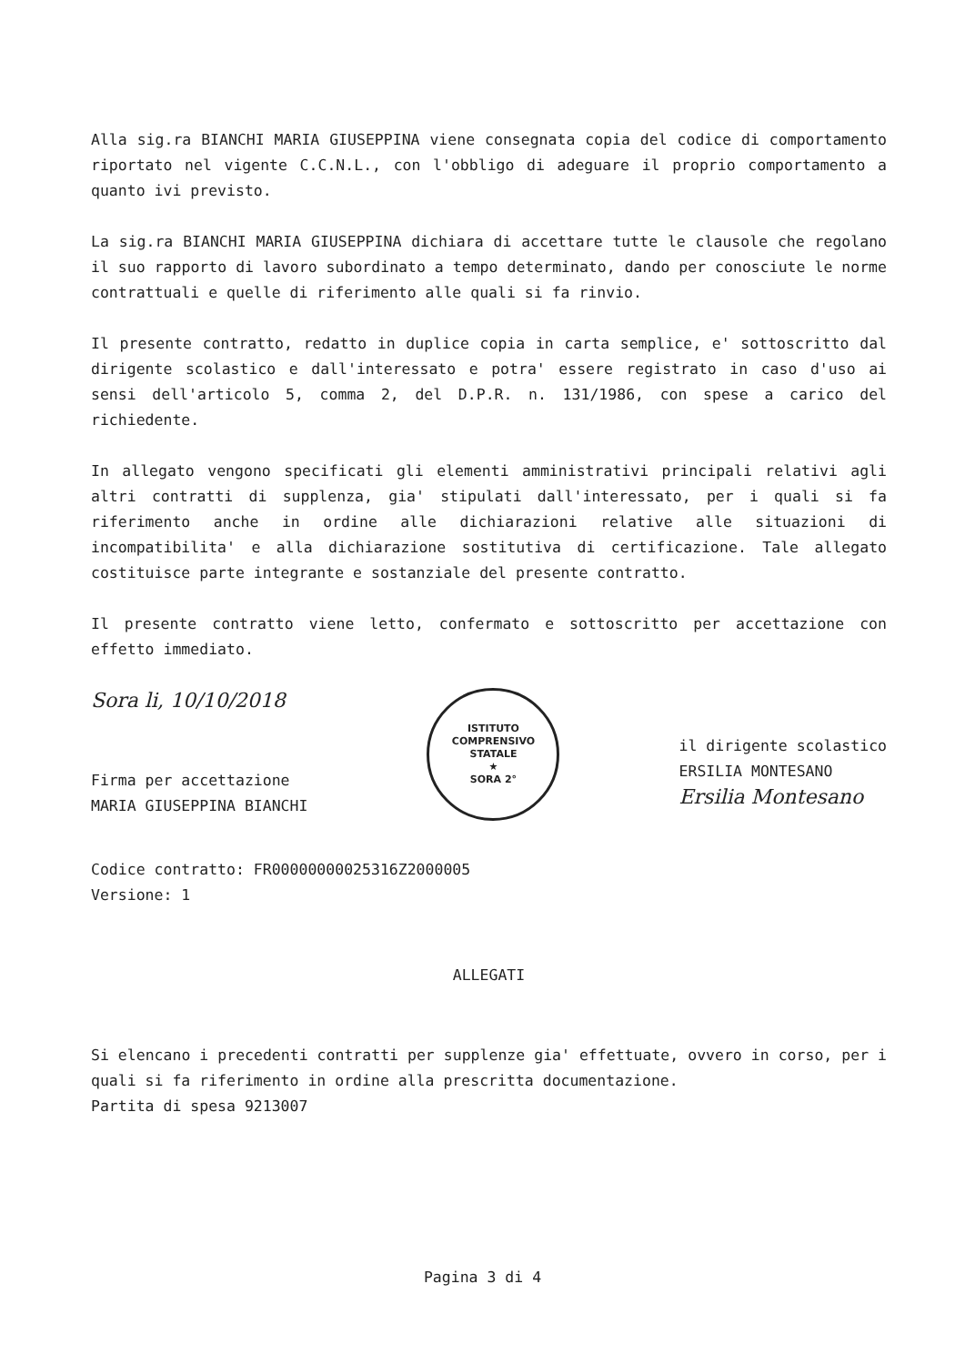Alla sig.ra BIANCHI MARIA GIUSEPPINA viene consegnata copia del codice di comportamento riportato nel vigente C.C.N.L., con l'obbligo di adeguare il proprio comportamento a quanto ivi previsto.
La sig.ra BIANCHI MARIA GIUSEPPINA dichiara di accettare tutte le clausole che regolano il suo rapporto di lavoro subordinato a tempo determinato, dando per conosciute le norme contrattuali e quelle di riferimento alle quali si fa rinvio.
Il presente contratto, redatto in duplice copia in carta semplice, e' sottoscritto dal dirigente scolastico e dall'interessato e potra' essere registrato in caso d'uso ai sensi dell'articolo 5, comma 2, del D.P.R. n. 131/1986, con spese a carico del richiedente.
In allegato vengono specificati gli elementi amministrativi principali relativi agli altri contratti di supplenza, gia' stipulati dall'interessato, per i quali si fa riferimento anche in ordine alle dichiarazioni relative alle situazioni di incompatibilita' e alla dichiarazione sostitutiva di certificazione. Tale allegato costituisce parte integrante e sostanziale del presente contratto.
Il presente contratto viene letto, confermato e sottoscritto per accettazione con effetto immediato.
Sora li, 10/10/2018
Firma per accettazione
MARIA GIUSEPPINA BIANCHI
ISTITUTO COMPRENSIVO STATALE
★
SORA 2°
il dirigente scolastico
ERSILIA MONTESANO
Ersilia Montesano
Codice contratto: FR00000000025316Z2000005
Versione: 1
ALLEGATI
Si elencano i precedenti contratti per supplenze gia' effettuate, ovvero in corso, per i quali si fa riferimento in ordine alla prescritta documentazione.
Partita di spesa 9213007
Pagina 3 di 4